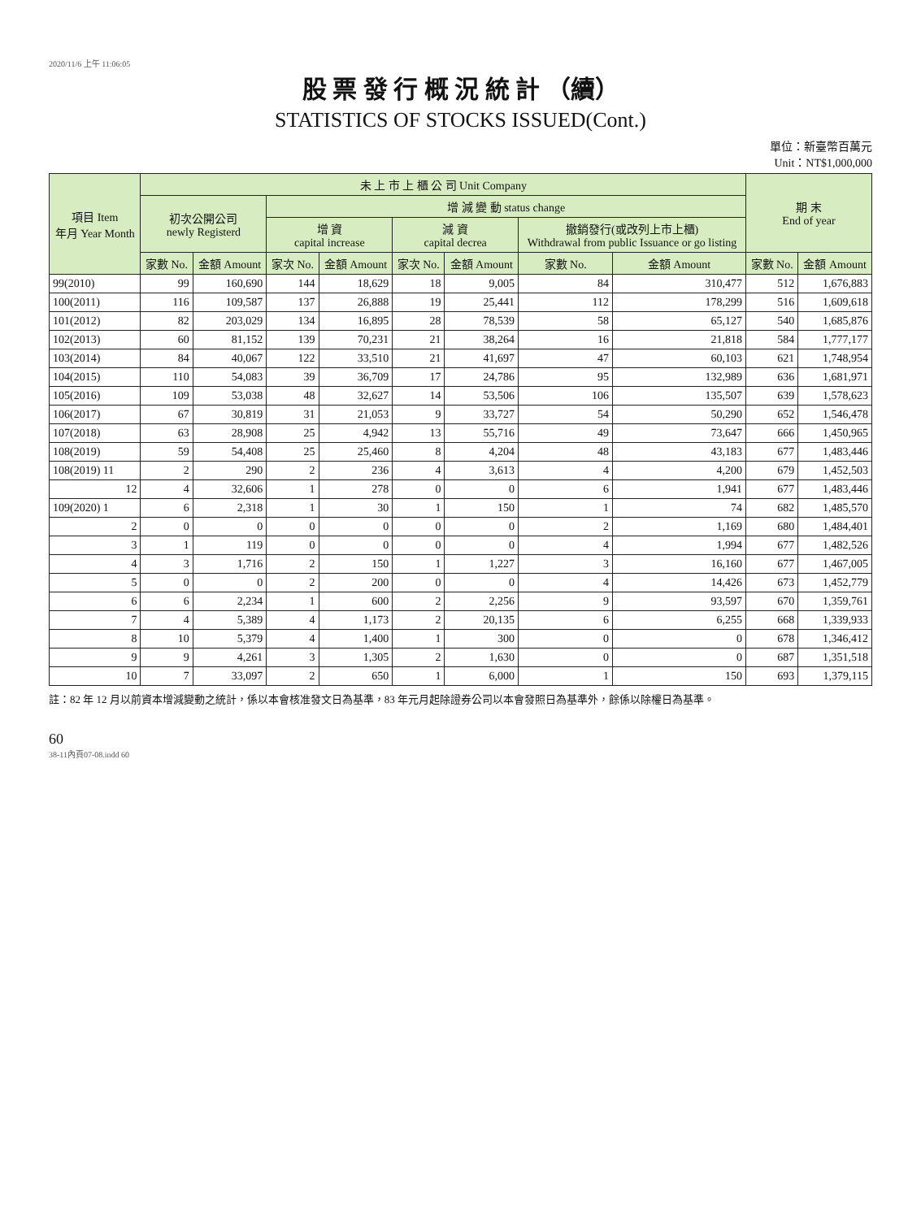2020/11/6 上午 11:06:05
股 票 發 行 概 況 統 計 （續）
STATISTICS OF STOCKS ISSUED(Cont.)
單位：新臺幣百萬元
Unit：NT$1,000,000
| 項目 Item 年月 Year Month | 未 上 市 上 櫃 公 司 Unit Company | | | | | | | | 期 末 End of year | |
| --- | --- | --- | --- | --- | --- | --- | --- | --- | --- | --- |
| | 初次公開公司 newly Registerd | | 增 減 變 動 status change | | | | | | | |
| | | | 增 資 capital increase | | 減 資 capital decrea | | 撤銷發行(或改列上市上櫃) Withdrawal from public Issuance or go listing | | | |
| | 家數 No. | 金額 Amount | 家次 No. | 金額 Amount | 家次 No. | 金額 Amount | 家數 No. | 金額 Amount | 家數 No. | 金額 Amount |
| 99(2010) | 99 | 160,690 | 144 | 18,629 | 18 | 9,005 | 84 | 310,477 | 512 | 1,676,883 |
| 100(2011) | 116 | 109,587 | 137 | 26,888 | 19 | 25,441 | 112 | 178,299 | 516 | 1,609,618 |
| 101(2012) | 82 | 203,029 | 134 | 16,895 | 28 | 78,539 | 58 | 65,127 | 540 | 1,685,876 |
| 102(2013) | 60 | 81,152 | 139 | 70,231 | 21 | 38,264 | 16 | 21,818 | 584 | 1,777,177 |
| 103(2014) | 84 | 40,067 | 122 | 33,510 | 21 | 41,697 | 47 | 60,103 | 621 | 1,748,954 |
| 104(2015) | 110 | 54,083 | 39 | 36,709 | 17 | 24,786 | 95 | 132,989 | 636 | 1,681,971 |
| 105(2016) | 109 | 53,038 | 48 | 32,627 | 14 | 53,506 | 106 | 135,507 | 639 | 1,578,623 |
| 106(2017) | 67 | 30,819 | 31 | 21,053 | 9 | 33,727 | 54 | 50,290 | 652 | 1,546,478 |
| 107(2018) | 63 | 28,908 | 25 | 4,942 | 13 | 55,716 | 49 | 73,647 | 666 | 1,450,965 |
| 108(2019) | 59 | 54,408 | 25 | 25,460 | 8 | 4,204 | 48 | 43,183 | 677 | 1,483,446 |
| 108(2019) 11 | 2 | 290 | 2 | 236 | 4 | 3,613 | 4 | 4,200 | 679 | 1,452,503 |
| 12 | 4 | 32,606 | 1 | 278 | 0 | 0 | 6 | 1,941 | 677 | 1,483,446 |
| 109(2020) 1 | 6 | 2,318 | 1 | 30 | 1 | 150 | 1 | 74 | 682 | 1,485,570 |
| 2 | 0 | 0 | 0 | 0 | 0 | 0 | 2 | 1,169 | 680 | 1,484,401 |
| 3 | 1 | 119 | 0 | 0 | 0 | 0 | 4 | 1,994 | 677 | 1,482,526 |
| 4 | 3 | 1,716 | 2 | 150 | 1 | 1,227 | 3 | 16,160 | 677 | 1,467,005 |
| 5 | 0 | 0 | 2 | 200 | 0 | 0 | 4 | 14,426 | 673 | 1,452,779 |
| 6 | 6 | 2,234 | 1 | 600 | 2 | 2,256 | 9 | 93,597 | 670 | 1,359,761 |
| 7 | 4 | 5,389 | 4 | 1,173 | 2 | 20,135 | 6 | 6,255 | 668 | 1,339,933 |
| 8 | 10 | 5,379 | 4 | 1,400 | 1 | 300 | 0 | 0 | 678 | 1,346,412 |
| 9 | 9 | 4,261 | 3 | 1,305 | 2 | 1,630 | 0 | 0 | 687 | 1,351,518 |
| 10 | 7 | 33,097 | 2 | 650 | 1 | 6,000 | 1 | 150 | 693 | 1,379,115 |
註：82 年 12 月以前資本增減變動之統計，係以本會核准發文日為基準，83 年元月起除證券公司以本會發照日為基準外，餘係以除權日為基準。
60
38-11內頁07-08.indd 60